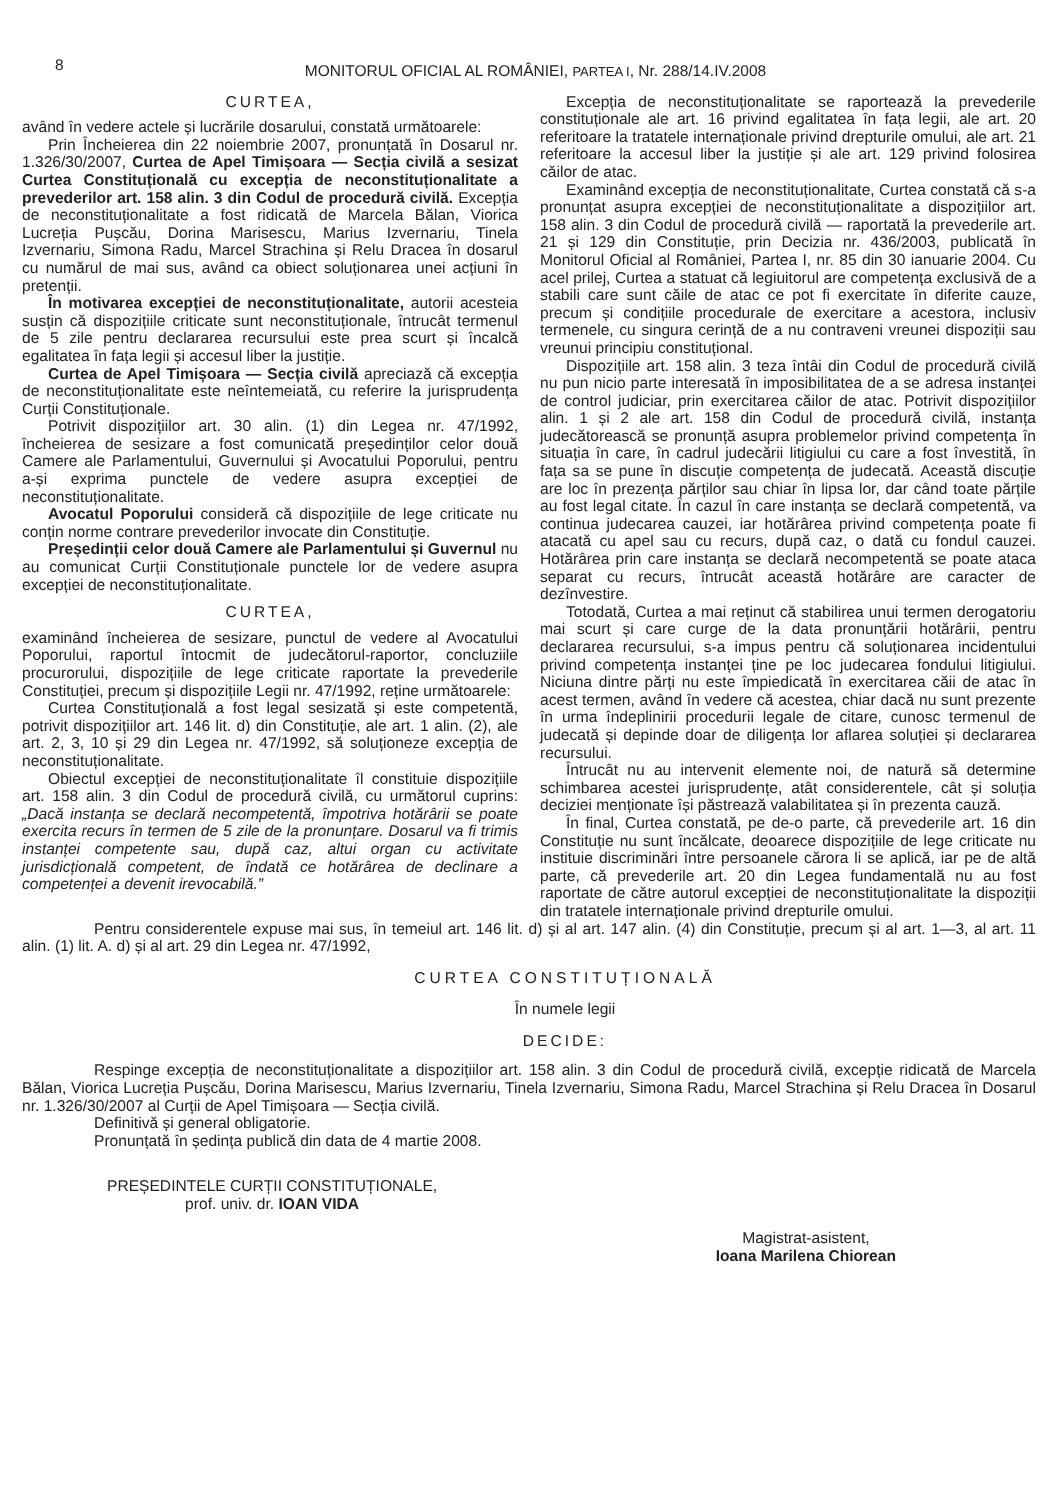8
MONITORUL OFICIAL AL ROMÂNIEI, PARTEA I, Nr. 288/14.IV.2008
CURTEA,
având în vedere actele și lucrările dosarului, constată următoarele:
Prin Încheierea din 22 noiembrie 2007, pronunțată în Dosarul nr. 1.326/30/2007, Curtea de Apel Timișoara — Secția civilă a sesizat Curtea Constituțională cu excepția de neconstituționalitate a prevederilor art. 158 alin. 3 din Codul de procedură civilă. Excepția de neconstituționalitate a fost ridicată de Marcela Bălan, Viorica Lucreția Pușcău, Dorina Marisescu, Marius Izvernariu, Tinela Izvernariu, Simona Radu, Marcel Strachina și Relu Dracea în dosarul cu numărul de mai sus, având ca obiect soluționarea unei acțiuni în pretenții.
În motivarea excepției de neconstituționalitate, autorii acesteia susțin că dispozițiile criticate sunt neconstituționale, întrucât termenul de 5 zile pentru declararea recursului este prea scurt și încalcă egalitatea în fața legii și accesul liber la justiție.
Curtea de Apel Timișoara — Secția civilă apreciază că excepția de neconstituționalitate este neîntemeiată, cu referire la jurisprudența Curții Constituționale.
Potrivit dispozițiilor art. 30 alin. (1) din Legea nr. 47/1992, încheierea de sesizare a fost comunicată președinților celor două Camere ale Parlamentului, Guvernului și Avocatului Poporului, pentru a-și exprima punctele de vedere asupra excepției de neconstituționalitate.
Avocatul Poporului consideră că dispozițiile de lege criticate nu conțin norme contrare prevederilor invocate din Constituție.
Președinții celor două Camere ale Parlamentului și Guvernul nu au comunicat Curții Constituționale punctele lor de vedere asupra excepției de neconstituționalitate.
CURTEA,
examinând încheierea de sesizare, punctul de vedere al Avocatului Poporului, raportul întocmit de judecătorul-raportor, concluziile procurorului, dispozițiile de lege criticate raportate la prevederile Constituției, precum și dispozițiile Legii nr. 47/1992, reține următoarele:
Curtea Constituțională a fost legal sesizată și este competentă, potrivit dispozițiilor art. 146 lit. d) din Constituție, ale art. 1 alin. (2), ale art. 2, 3, 10 și 29 din Legea nr. 47/1992, să soluționeze excepția de neconstituționalitate.
Obiectul excepției de neconstituționalitate îl constituie dispozițiile art. 158 alin. 3 din Codul de procedură civilă, cu următorul cuprins: „Dacă instanța se declară necompetentă, împotriva hotărârii se poate exercita recurs în termen de 5 zile de la pronunțare. Dosarul va fi trimis instanței competente sau, după caz, altui organ cu activitate jurisdicțională competent, de îndată ce hotărârea de declinare a competenței a devenit irevocabilă.”
Excepția de neconstituționalitate se raportează la prevederile constituționale ale art. 16 privind egalitatea în fața legii, ale art. 20 referitoare la tratatele internaționale privind drepturile omului, ale art. 21 referitoare la accesul liber la justiție și ale art. 129 privind folosirea căilor de atac.
Examinând excepția de neconstituționalitate, Curtea constată că s-a pronunțat asupra excepției de neconstituționalitate a dispozițiilor art. 158 alin. 3 din Codul de procedură civilă — raportată la prevederile art. 21 și 129 din Constituție, prin Decizia nr. 436/2003, publicată în Monitorul Oficial al României, Partea I, nr. 85 din 30 ianuarie 2004. Cu acel prilej, Curtea a statuat că legiuitorul are competența exclusivă de a stabili care sunt căile de atac ce pot fi exercitate în diferite cauze, precum și condițiile procedurale de exercitare a acestora, inclusiv termenele, cu singura cerință de a nu contraveni vreunei dispoziții sau vreunui principiu constituțional.
Dispozițiile art. 158 alin. 3 teza întâi din Codul de procedură civilă nu pun nicio parte interesată în imposibilitatea de a se adresa instanței de control judiciar, prin exercitarea căilor de atac. Potrivit dispozițiilor alin. 1 și 2 ale art. 158 din Codul de procedură civilă, instanța judecătorească se pronunță asupra problemelor privind competența în situația în care, în cadrul judecării litigiului cu care a fost învestită, în fața sa se pune în discuție competența de judecată. Această discuție are loc în prezența părților sau chiar în lipsa lor, dar când toate părțile au fost legal citate. În cazul în care instanța se declară competentă, va continua judecarea cauzei, iar hotărârea privind competența poate fi atacată cu apel sau cu recurs, după caz, o dată cu fondul cauzei. Hotărârea prin care instanța se declară necompetentă se poate ataca separat cu recurs, întrucât această hotărâre are caracter de dezînvestire.
Totodată, Curtea a mai reținut că stabilirea unui termen derogatoriu mai scurt și care curge de la data pronunțării hotărârii, pentru declararea recursului, s-a impus pentru că soluționarea incidentului privind competența instanței ține pe loc judecarea fondului litigiului. Niciuna dintre părți nu este împiedicată în exercitarea căii de atac în acest termen, având în vedere că acestea, chiar dacă nu sunt prezente în urma îndeplinirii procedurii legale de citare, cunosc termenul de judecată și depinde doar de diligența lor aflarea soluției și declararea recursului.
Întrucât nu au intervenit elemente noi, de natură să determine schimbarea acestei jurisprudențe, atât considerentele, cât și soluția deciziei menționate își păstrează valabilitatea și în prezenta cauză.
În final, Curtea constată, pe de-o parte, că prevederile art. 16 din Constituție nu sunt încălcate, deoarece dispozițiile de lege criticate nu instituie discriminări între persoanele cărora li se aplică, iar pe de altă parte, că prevederile art. 20 din Legea fundamentală nu au fost raportate de către autorul excepției de neconstituționalitate la dispoziții din tratatele internaționale privind drepturile omului.
Pentru considerentele expuse mai sus, în temeiul art. 146 lit. d) și al art. 147 alin. (4) din Constituție, precum și al art. 1—3, al art. 11 alin. (1) lit. A. d) și al art. 29 din Legea nr. 47/1992,
CURTEA CONSTITUȚIONALĂ
În numele legii
DECIDE:
Respinge excepția de neconstituționalitate a dispozițiilor art. 158 alin. 3 din Codul de procedură civilă, excepție ridicată de Marcela Bălan, Viorica Lucreția Pușcău, Dorina Marisescu, Marius Izvernariu, Tinela Izvernariu, Simona Radu, Marcel Strachina și Relu Dracea în Dosarul nr. 1.326/30/2007 al Curții de Apel Timișoara — Secția civilă.
Definitivă și general obligatorie.
Pronunțată în ședința publică din data de 4 martie 2008.
PREȘEDINTELE CURȚII CONSTITUȚIONALE,
prof. univ. dr. IOAN VIDA
Magistrat-asistent,
Ioana Marilena Chiorean